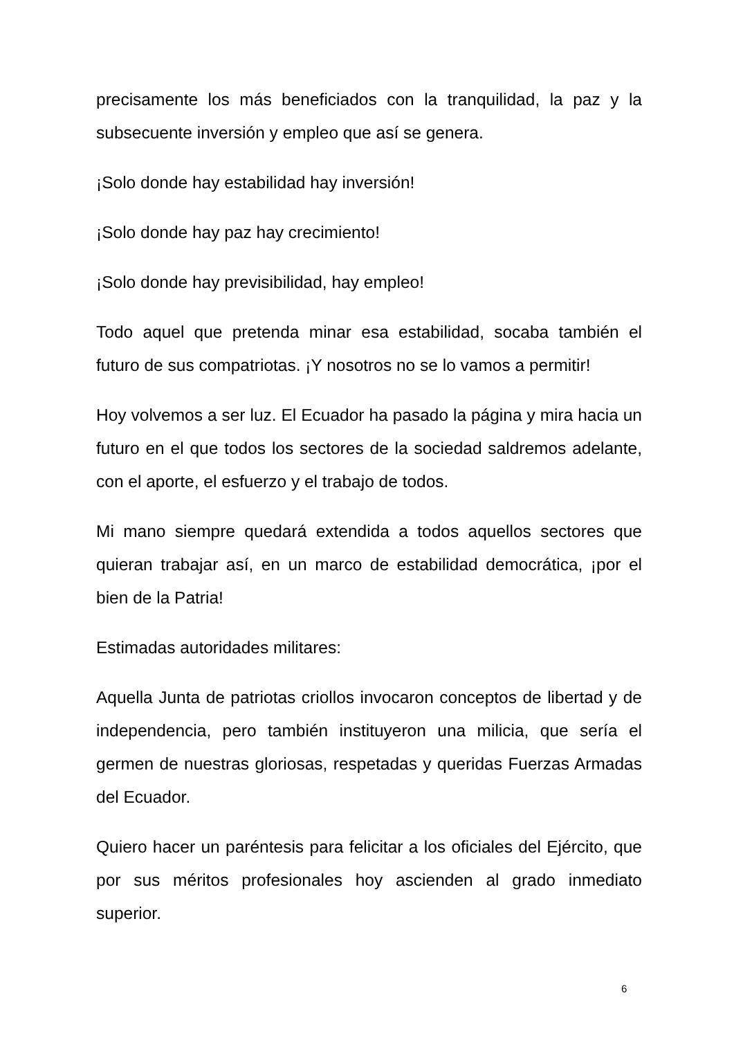precisamente los más beneficiados con la tranquilidad, la paz y la subsecuente inversión y empleo que así se genera.
¡Solo donde hay estabilidad hay inversión!
¡Solo donde hay paz hay crecimiento!
¡Solo donde hay previsibilidad, hay empleo!
Todo aquel que pretenda minar esa estabilidad, socaba también el futuro de sus compatriotas. ¡Y nosotros no se lo vamos a permitir!
Hoy volvemos a ser luz. El Ecuador ha pasado la página y mira hacia un futuro en el que todos los sectores de la sociedad saldremos adelante, con el aporte, el esfuerzo y el trabajo de todos.
Mi mano siempre quedará extendida a todos aquellos sectores que quieran trabajar así, en un marco de estabilidad democrática, ¡por el bien de la Patria!
Estimadas autoridades militares:
Aquella Junta de patriotas criollos invocaron conceptos de libertad y de independencia, pero también instituyeron una milicia, que sería el germen de nuestras gloriosas, respetadas y queridas Fuerzas Armadas del Ecuador.
Quiero hacer un paréntesis para felicitar a los oficiales del Ejército, que por sus méritos profesionales hoy ascienden al grado inmediato superior.
6